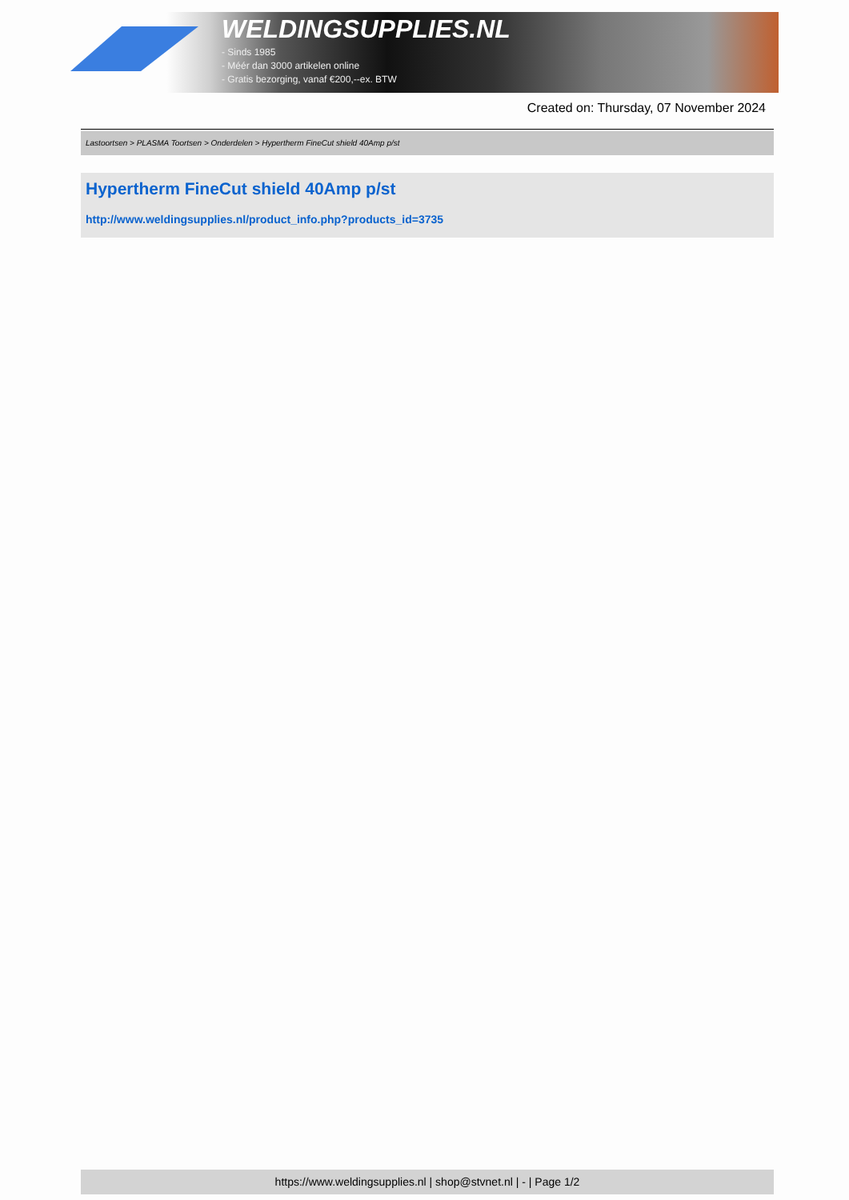WELDINGSUPPLIES.NL
- Sinds 1985
- Méér dan 3000 artikelen online
- Gratis bezorging, vanaf €200,--ex. BTW
Created on: Thursday, 07 November 2024
Lastoortsen > PLASMA Toortsen > Onderdelen > Hypertherm FineCut shield 40Amp p/st
Hypertherm FineCut shield 40Amp p/st
http://www.weldingsupplies.nl/product_info.php?products_id=3735
https://www.weldingsupplies.nl | shop@stvnet.nl | - | Page 1/2